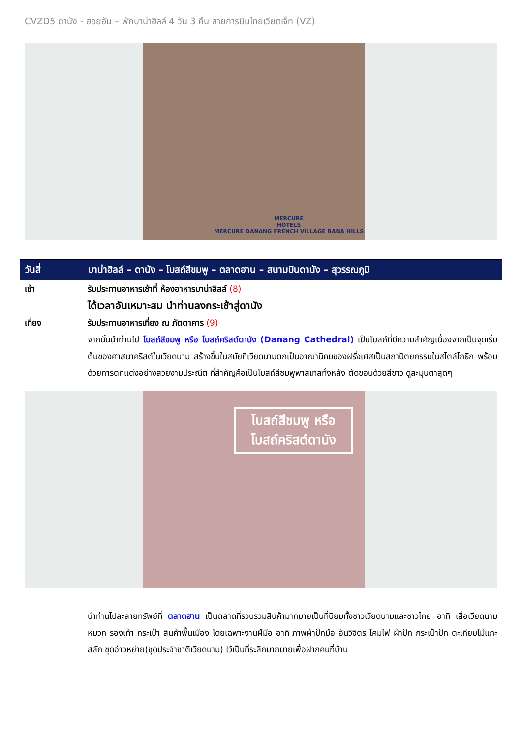CVZD5 ดานัง - ฮอยอัน – พักบาน่าฮิลล์ 4 วัน 3 คืน สายการบินไทยเวียตเจ็ท (VZ)
MERCURE
HOTELS
MERCURE DANANG FRENCH VILLAGE BANA HILLS
วันสี่ บาน่าฮิลล์ – ดานัง – โบสถ์สีชมพู – ตลาดฮาน – สนามบินดานัง – สุวรรณภูมิ
เช้า รับประทานอาหารเช้าที่ ห้องอาหารบาน่าฮิลล์ (8)
ได้เวลาอันเหมาะสม นำท่านลงกระเช้าสู่ดานัง
เที่ยง รับประทานอาหารเที่ยง ณ ภัตตาคาร (9)
จากนั้นนำท่านไป โบสถ์สีชมพู หรือ โบสถ์คริสต์ดานัง (Danang Cathedral) เป็นโบสถ์ที่มีความสำคัญเนื่องจากเป็นจุดเริ่มต้นของศาสนาคริสต์ในเวียดนาม สร้างขึ้นในสมัยที่เวียดนามตกเป็นอาณานิคมของฝรั่งเศสเป็นสถาปัตยกรรมในสไตล์โกธิก พร้อมด้วยการตกแต่งอย่างสวยงามประณีต ที่สำคัญคือเป็นโบสถ์สีชมพูพาสเทลทั้งหลัง ตัดขอบด้วยสีขาว ดูละมุนตาสุดๆ
โบสถ์สีชมพู หรือ
โบสถ์คริสต์ดานัง
นำท่านไปละลายทรัพย์ที่ ตลาดฮาน เป็นตลาดที่รวบรวมสินค้ามากมายเป็นที่นิยมทั้งชาวเวียดนามและชาวไทย อาทิ เสื้อเวียดนาม หมวก รองเท้า กระเป๋า สินค้าพื้นเมือง โดยเฉพาะงานฝีมือ อาทิ ภาพผ้าปักมือ อันวิจิตร โคมไฟ ผ้าปัก กระเป๋าปัก ตะเกียบไม้แกะสลัก ชุดอ๋าวหย่าย(ชุดประจำชาติเวียดนาม) ไว้เป็นที่ระลึกมากมายเพื่อฝากคนที่บ้าน